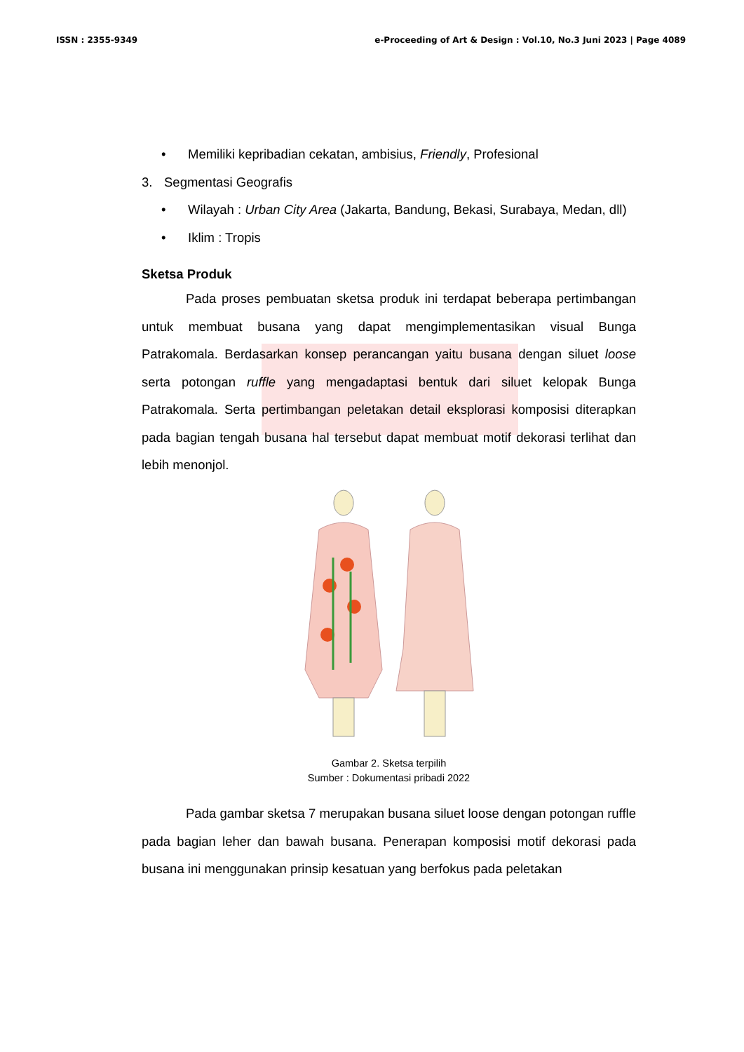ISSN : 2355-9349 e-Proceeding of Art & Design : Vol.10, No.3 Juni 2023 | Page 4089
• Memiliki kepribadian cekatan, ambisius, Friendly, Profesional
3. Segmentasi Geografis
• Wilayah : Urban City Area (Jakarta, Bandung, Bekasi, Surabaya, Medan, dll)
• Iklim : Tropis
Sketsa Produk
Pada proses pembuatan sketsa produk ini terdapat beberapa pertimbangan untuk membuat busana yang dapat mengimplementasikan visual Bunga Patrakomala. Berdasarkan konsep perancangan yaitu busana dengan siluet loose serta potongan ruffle yang mengadaptasi bentuk dari siluet kelopak Bunga Patrakomala. Serta pertimbangan peletakan detail eksplorasi komposisi diterapkan pada bagian tengah busana hal tersebut dapat membuat motif dekorasi terlihat dan lebih menonjol.
Gambar 2. Sketsa terpilih
Sumber : Dokumentasi pribadi 2022
Pada gambar sketsa 7 merupakan busana siluet loose dengan potongan ruffle pada bagian leher dan bawah busana. Penerapan komposisi motif dekorasi pada busana ini menggunakan prinsip kesatuan yang berfokus pada peletakan